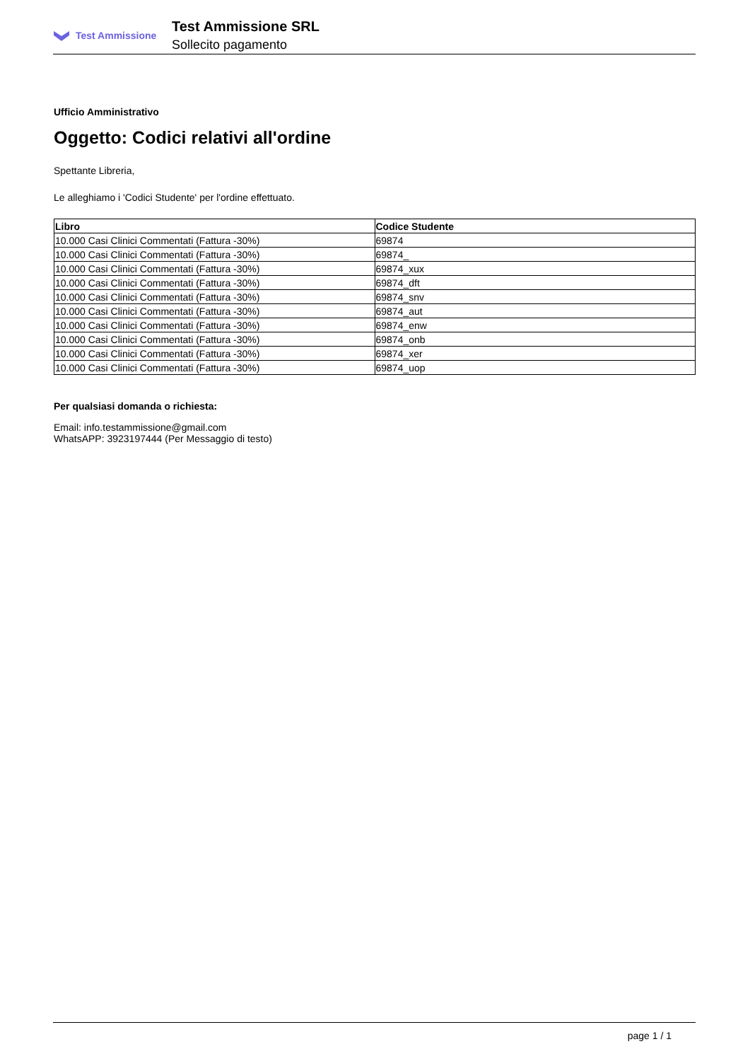Test Ammissione
Test Ammissione SRL
Sollecito pagamento
Ufficio Amministrativo
Oggetto: Codici relativi all'ordine
Spettante Libreria,
Le alleghiamo i 'Codici Studente' per l'ordine effettuato.
| Libro | Codice Studente |
| --- | --- |
| 10.000 Casi Clinici Commentati (Fattura -30%) | 69874 |
| 10.000 Casi Clinici Commentati (Fattura -30%) | 69874_ |
| 10.000 Casi Clinici Commentati (Fattura -30%) | 69874_xux |
| 10.000 Casi Clinici Commentati (Fattura -30%) | 69874_dft |
| 10.000 Casi Clinici Commentati (Fattura -30%) | 69874_snv |
| 10.000 Casi Clinici Commentati (Fattura -30%) | 69874_aut |
| 10.000 Casi Clinici Commentati (Fattura -30%) | 69874_enw |
| 10.000 Casi Clinici Commentati (Fattura -30%) | 69874_onb |
| 10.000 Casi Clinici Commentati (Fattura -30%) | 69874_xer |
| 10.000 Casi Clinici Commentati (Fattura -30%) | 69874_uop |
Per qualsiasi domanda o richiesta:
Email: info.testammissione@gmail.com
WhatsAPP: 3923197444 (Per Messaggio di testo)
page 1 / 1